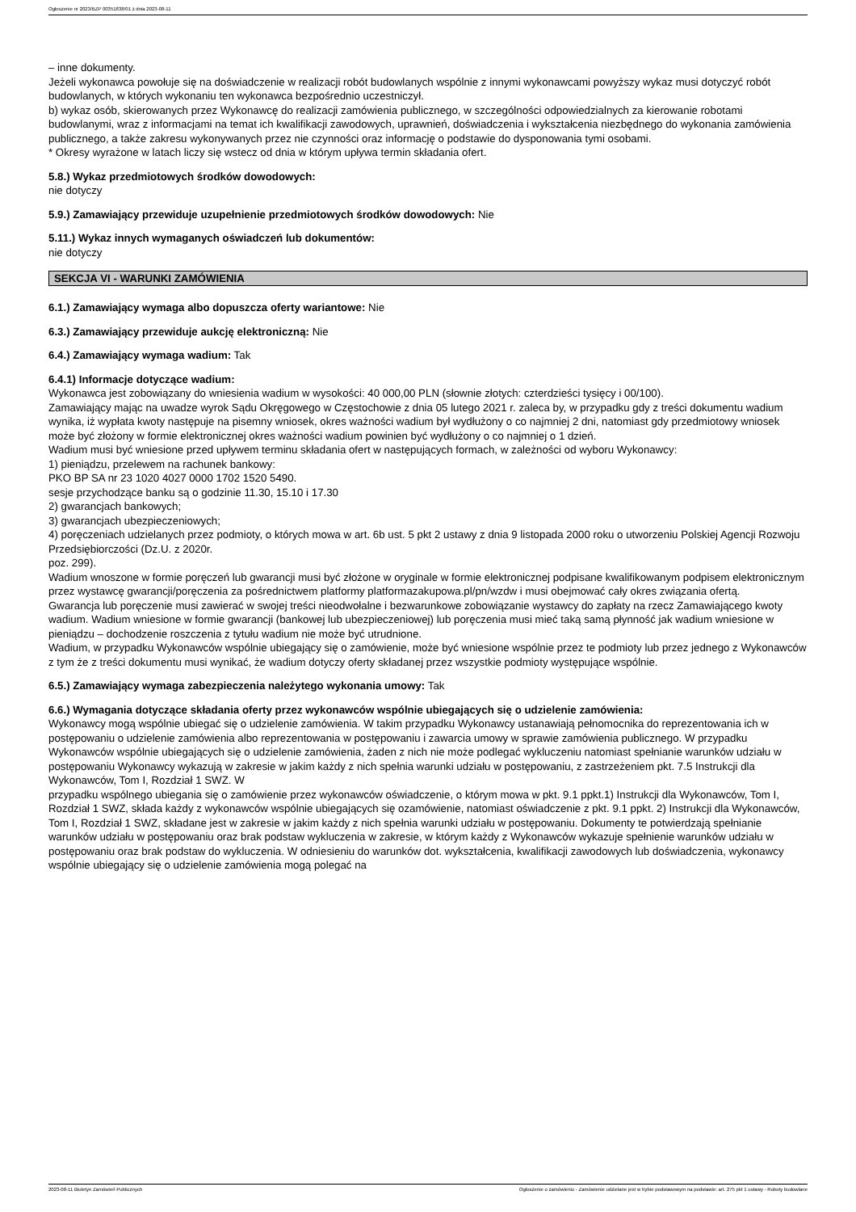Ogłoszenie nr 2023/BZP 00351838/01 z dnia 2023-08-11
– inne dokumenty.
Jeżeli wykonawca powołuje się na doświadczenie w realizacji robót budowlanych wspólnie z innymi wykonawcami powyższy wykaz musi dotyczyć robót budowlanych, w których wykonaniu ten wykonawca bezpośrednio uczestniczył.
b) wykaz osób, skierowanych przez Wykonawcę do realizacji zamówienia publicznego, w szczególności odpowiedzialnych za kierowanie robotami budowlanymi, wraz z informacjami na temat ich kwalifikacji zawodowych, uprawnień, doświadczenia i wykształcenia niezbędnego do wykonania zamówienia publicznego, a także zakresu wykonywanych przez nie czynności oraz informację o podstawie do dysponowania tymi osobami.
* Okresy wyrażone w latach liczy się wstecz od dnia w którym upływa termin składania ofert.
5.8.) Wykaz przedmiotowych środków dowodowych:
nie dotyczy
5.9.) Zamawiający przewiduje uzupełnienie przedmiotowych środków dowodowych: Nie
5.11.) Wykaz innych wymaganych oświadczeń lub dokumentów:
nie dotyczy
SEKCJA VI - WARUNKI ZAMÓWIENIA
6.1.) Zamawiający wymaga albo dopuszcza oferty wariantowe: Nie
6.3.) Zamawiający przewiduje aukcję elektroniczną: Nie
6.4.) Zamawiający wymaga wadium: Tak
6.4.1) Informacje dotyczące wadium:
Wykonawca jest zobowiązany do wniesienia wadium w wysokości: 40 000,00 PLN (słownie złotych: czterdzieści tysięcy i 00/100).
Zamawiający mając na uwadze wyrok Sądu Okręgowego w Częstochowie z dnia 05 lutego 2021 r. zaleca by, w przypadku gdy z treści dokumentu wadium wynika, iż wypłata kwoty następuje na pisemny wniosek, okres ważności wadium był wydłużony o co najmniej 2 dni, natomiast gdy przedmiotowy wniosek może być złożony w formie elektronicznej okres ważności wadium powinien być wydłużony o co najmniej o 1 dzień.
Wadium musi być wniesione przed upływem terminu składania ofert w następujących formach, w zależności od wyboru Wykonawcy:
1) pieniądzu, przelewem na rachunek bankowy:
PKO BP SA nr 23 1020 4027 0000 1702 1520 5490.
sesje przychodzące banku są o godzinie 11.30, 15.10 i 17.30
2) gwarancjach bankowych;
3) gwarancjach ubezpieczeniowych;
4) poręczeniach udzielanych przez podmioty, o których mowa w art. 6b ust. 5 pkt 2 ustawy z dnia 9 listopada 2000 roku o utworzeniu Polskiej Agencji Rozwoju Przedsiębiorczości (Dz.U. z 2020r.
poz. 299).
Wadium wnoszone w formie poręczeń lub gwarancji musi być złożone w oryginale w formie elektronicznej podpisane kwalifikowanym podpisem elektronicznym przez wystawcę gwarancji/poręczenia za pośrednictwem platformy platformazakupowa.pl/pn/wzdw i musi obejmować cały okres związania ofertą.
Gwarancja lub poręczenie musi zawierać w swojej treści nieodwołalne i bezwarunkowe zobowiązanie wystawcy do zapłaty na rzecz Zamawiającego kwoty wadium. Wadium wniesione w formie gwarancji (bankowej lub ubezpieczeniowej) lub poręczenia musi mieć taką samą płynność jak wadium wniesione w pieniądzu – dochodzenie roszczenia z tytułu wadium nie może być utrudnione.
Wadium, w przypadku Wykonawców wspólnie ubiegający się o zamówienie, może być wniesione wspólnie przez te podmioty lub przez jednego z Wykonawców z tym że z treści dokumentu musi wynikać, że wadium dotyczy oferty składanej przez wszystkie podmioty występujące wspólnie.
6.5.) Zamawiający wymaga zabezpieczenia należytego wykonania umowy: Tak
6.6.) Wymagania dotyczące składania oferty przez wykonawców wspólnie ubiegających się o udzielenie zamówienia:
Wykonawcy mogą wspólnie ubiegać się o udzielenie zamówienia. W takim przypadku Wykonawcy ustanawiają pełnomocnika do reprezentowania ich w postępowaniu o udzielenie zamówienia albo reprezentowania w postępowaniu i zawarcia umowy w sprawie zamówienia publicznego. W przypadku Wykonawców wspólnie ubiegających się o udzielenie zamówienia, żaden z nich nie może podlegać wykluczeniu natomiast spełnianie warunków udziału w postępowaniu Wykonawcy wykazują w zakresie w jakim każdy z nich spełnia warunki udziału w postępowaniu, z zastrzeżeniem pkt. 7.5 Instrukcji dla Wykonawców, Tom I, Rozdział 1 SWZ. W
przypadku wspólnego ubiegania się o zamówienie przez wykonawców oświadczenie, o którym mowa w pkt. 9.1 ppkt.1) Instrukcji dla Wykonawców, Tom I, Rozdział 1 SWZ, składa każdy z wykonawców wspólnie ubiegających się ozamówienie, natomiast oświadczenie z pkt. 9.1 ppkt. 2) Instrukcji dla Wykonawców, Tom I, Rozdział 1 SWZ, składane jest w zakresie w jakim każdy z nich spełnia warunki udziału w postępowaniu. Dokumenty te potwierdzają spełnianie warunków udziału w postępowaniu oraz brak podstaw wykluczenia w zakresie, w którym każdy z Wykonawców wykazuje spełnienie warunków udziału w postępowaniu oraz brak podstaw do wykluczenia. W odniesieniu do warunków dot. wykształcenia, kwalifikacji zawodowych lub doświadczenia, wykonawcy wspólnie ubiegający się o udzielenie zamówienia mogą polegać na
2023-08-11 Biuletyn Zamówień Publicznych Ogłoszenie o zamówieniu - Zamówienie udzielane jest w trybie podstawowym na podstawie: art. 275 pkt 1 ustawy - Roboty budowlane